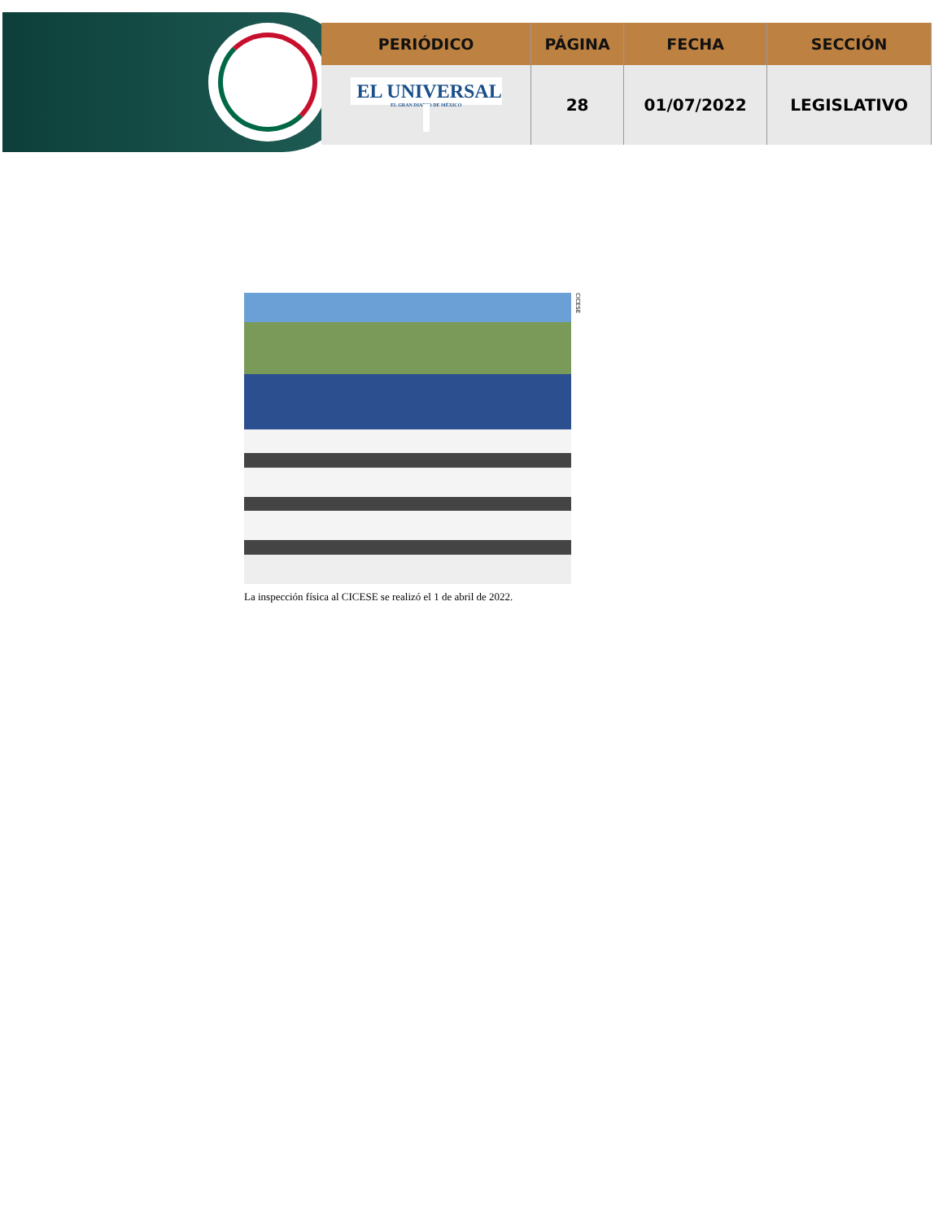| PERIÓDICO | PÁGINA | FECHA | SECCIÓN |
| --- | --- | --- | --- |
| EL UNIVERSAL EL GRAN DIARIO DE MÉXICO | 28 | 01/07/2022 | LEGISLATIVO |
CICESE
La inspección física al CICESE se realizó el 1 de abril de 2022.